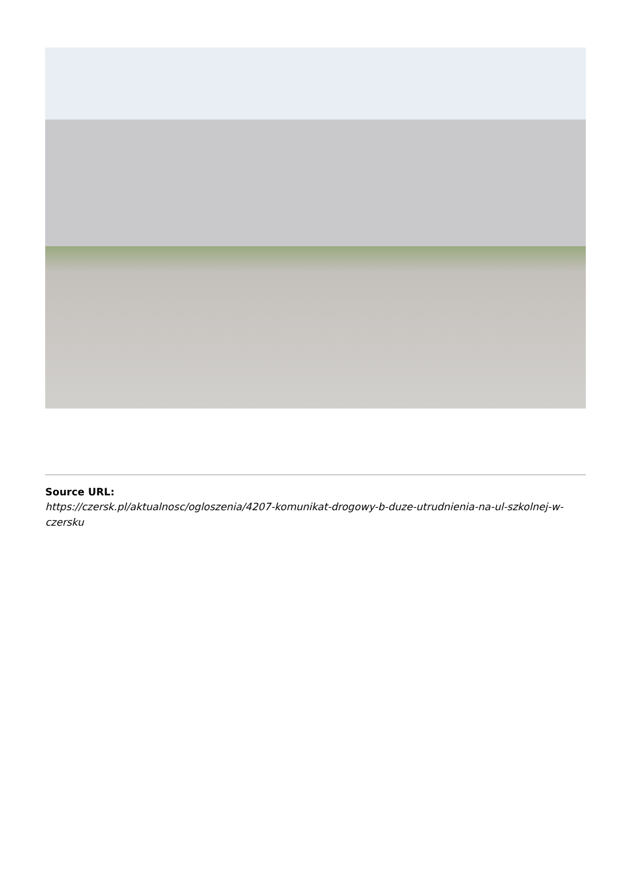Source URL:
https://czersk.pl/aktualnosc/ogloszenia/4207-komunikat-drogowy-b-duze-utrudnienia-na-ul-szkolnej-w-czersku